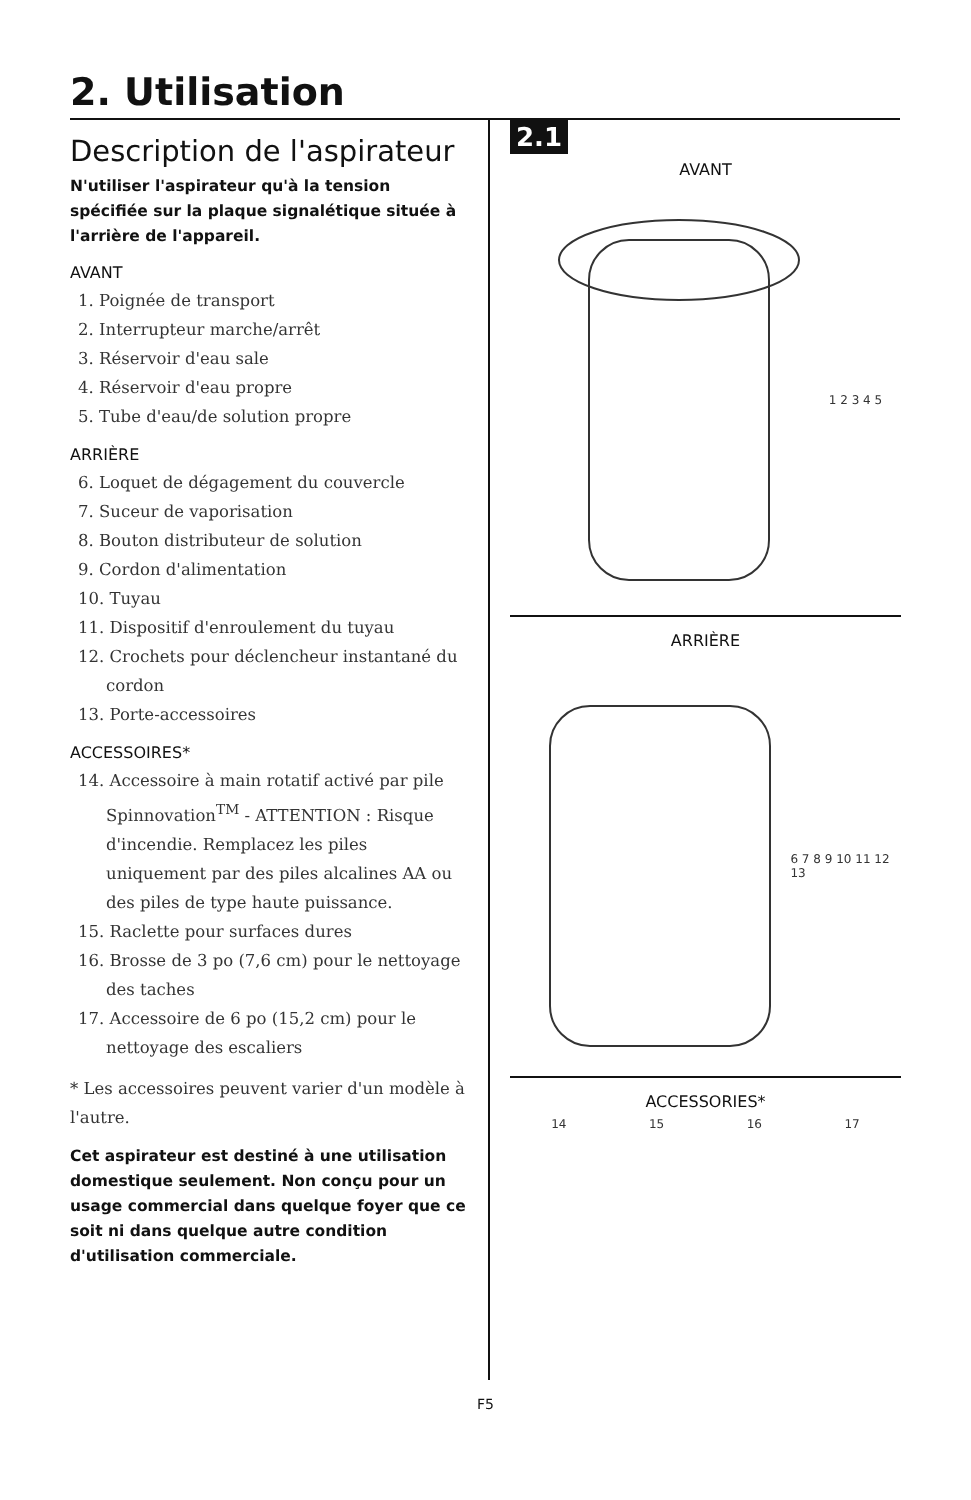2. Utilisation
Description de l'aspirateur
N'utiliser l'aspirateur qu'à la tension spécifiée sur la plaque signalétique située à l'arrière de l'appareil.
AVANT
1. Poignée de transport
2. Interrupteur marche/arrêt
3. Réservoir d'eau sale
4. Réservoir d'eau propre
5. Tube d'eau/de solution propre
ARRIÈRE
6. Loquet de dégagement du couvercle
7. Suceur de vaporisation
8. Bouton distributeur de solution
9. Cordon d'alimentation
10. Tuyau
11. Dispositif d'enroulement du tuyau
12. Crochets pour déclencheur instantané du cordon
13. Porte-accessoires
ACCESSOIRES*
14. Accessoire à main rotatif activé par pile Spinnovation<sup>TM</sup> - ATTENTION : Risque d'incendie. Remplacez les piles uniquement par des piles alcalines AA ou des piles de type haute puissance.
15. Raclette pour surfaces dures
16. Brosse de 3 po (7,6 cm) pour le nettoyage des taches
17. Accessoire de 6 po (15,2 cm) pour le nettoyage des escaliers
* Les accessoires peuvent varier d'un modèle à l'autre.
Cet aspirateur est destiné à une utilisation domestique seulement. Non conçu pour un usage commercial dans quelque foyer que ce soit ni dans quelque autre condition d'utilisation commerciale.
2.1
AVANT
1 2 3 4 5
ARRIÈRE
6 7 8 9 10 11 12 13
ACCESSORIES*
14 15 16 17
F5